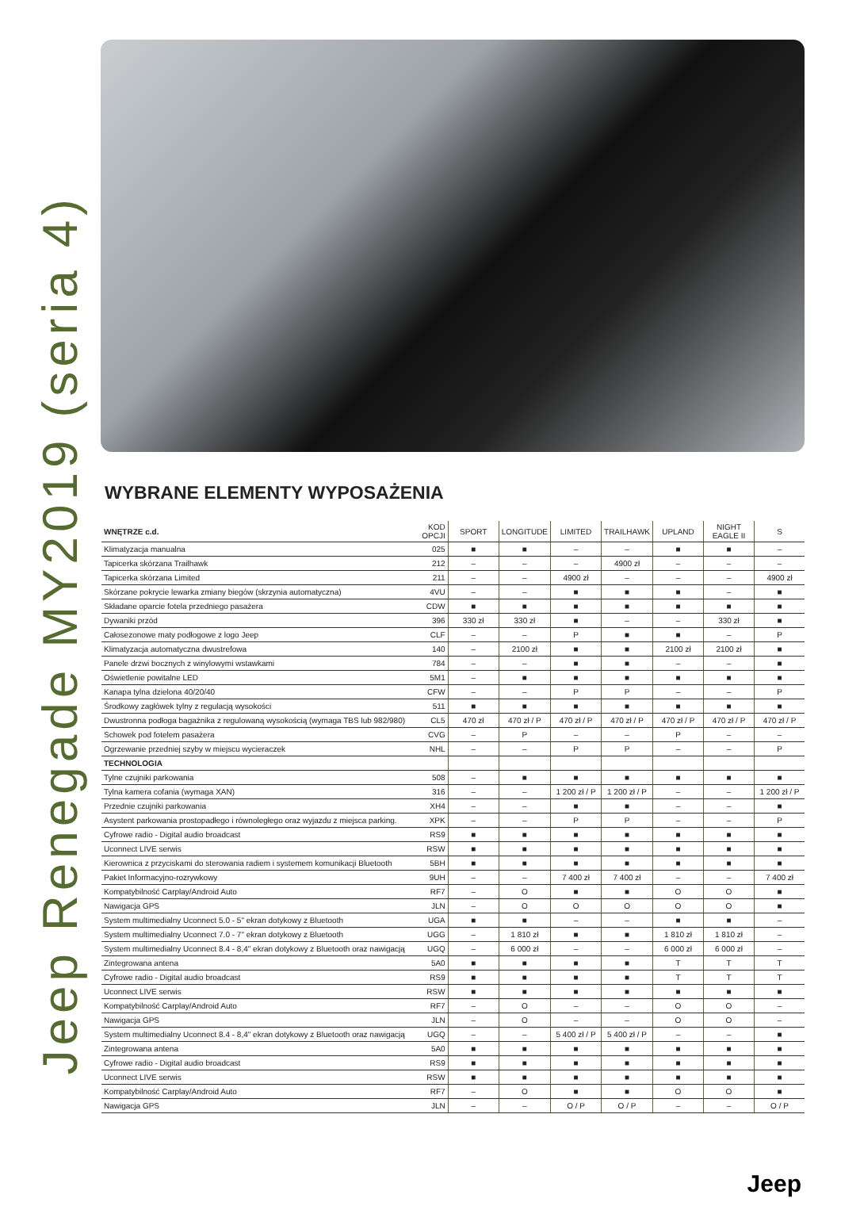Jeep Renegade MY2019 (seria 4)
WYBRANE ELEMENTY WYPOSAŻENIA
| WNĘTRZE c.d. | KOD OPCJI | SPORT | LONGITUDE | LIMITED | TRAILHAWK | UPLAND | NIGHT EAGLE II | S |
| --- | --- | --- | --- | --- | --- | --- | --- | --- |
| Klimatyzacja manualna | 025 | ■ | ■ | – | – | ■ | ■ | – |
| Tapicerka skórzana Trailhawk | 212 | – | – | – | 4900 zł | – | – | – |
| Tapicerka skórzana Limited | 211 | – | – | 4900 zł | – | – | – | 4900 zł |
| Skórzane pokrycie lewarka zmiany biegów (skrzynia automatyczna) | 4VU | – | – | ■ | ■ | ■ | – | ■ |
| Składane oparcie fotela przedniego pasażera | CDW | ■ | ■ | ■ | ■ | ■ | ■ | ■ |
| Dywaniki przód | 396 | 330 zł | 330 zł | ■ | – | – | 330 zł | ■ |
| Całosezonowe maty podłogowe z logo Jeep | CLF | – | – | P | ■ | ■ | – | P |
| Klimatyzacja automatyczna dwustrefowa | 140 | – | 2100 zł | ■ | ■ | 2100 zł | 2100 zł | ■ |
| Panele drzwi bocznych z winylowymi wstawkami | 784 | – | – | ■ | ■ | – | – | ■ |
| Oświetlenie powitalne LED | 5M1 | – | ■ | ■ | ■ | ■ | ■ | ■ |
| Kanapa tylna dzielona 40/20/40 | CFW | – | – | P | P | – | – | P |
| Środkowy zagłówek tylny z regulacją wysokości | 511 | ■ | ■ | ■ | ■ | ■ | ■ | ■ |
| Dwustronna podłoga bagażnika z regulowaną wysokością (wymaga TBS lub 982/980) | CL5 | 470 zł | 470 zł / P | 470 zł / P | 470 zł / P | 470 zł / P | 470 zł / P | 470 zł / P |
| Schowek pod fotelem pasażera | CVG | – | P | – | – | P | – | – |
| Ogrzewanie przedniej szyby w miejscu wycieraczek | NHL | – | – | P | P | – | – | P |
| TECHNOLOGIA | | | | | | | | |
| Tylne czujniki parkowania | 508 | – | ■ | ■ | ■ | ■ | ■ | ■ |
| Tylna kamera cofania (wymaga XAN) | 316 | – | – | 1 200 zł / P | 1 200 zł / P | – | – | 1 200 zł / P |
| Przednie czujniki parkowania | XH4 | – | – | ■ | ■ | – | – | ■ |
| Asystent parkowania prostopadłego i równoległego oraz wyjazdu z miejsca parking. | XPK | – | – | P | P | – | – | P |
| Cyfrowe radio - Digital audio broadcast | RS9 | ■ | ■ | ■ | ■ | ■ | ■ | ■ |
| Uconnect LIVE serwis | RSW | ■ | ■ | ■ | ■ | ■ | ■ | ■ |
| Kierownica z przyciskami do sterowania radiem i systemem komunikacji Bluetooth | 5BH | ■ | ■ | ■ | ■ | ■ | ■ | ■ |
| Pakiet Informacyjno-rozrywkowy | 9UH | – | – | 7 400 zł | 7 400 zł | – | – | 7 400 zł |
| Kompatybilność Carplay/Android Auto | RF7 | – | O | ■ | ■ | O | O | ■ |
| Nawigacja GPS | JLN | – | O | O | O | O | O | ■ |
| System multimedialny Uconnect 5.0 - 5" ekran dotykowy z Bluetooth | UGA | ■ | ■ | – | – | ■ | ■ | – |
| System multimedialny Uconnect 7.0 - 7" ekran dotykowy z Bluetooth | UGG | – | 1 810 zł | ■ | ■ | 1 810 zł | 1 810 zł | – |
| System multimedialny Uconnect 8.4 - 8,4" ekran dotykowy z Bluetooth oraz nawigacją | UGQ | – | 6 000 zł | – | – | 6 000 zł | 6 000 zł | – |
| Zintegrowana antena | 5A0 | ■ | ■ | ■ | ■ | T | T | T |
| Cyfrowe radio - Digital audio broadcast | RS9 | ■ | ■ | ■ | ■ | T | T | T |
| Uconnect LIVE serwis | RSW | ■ | ■ | ■ | ■ | ■ | ■ | ■ |
| Kompatybilność Carplay/Android Auto | RF7 | – | O | – | – | O | O | – |
| Nawigacja GPS | JLN | – | O | – | – | O | O | – |
| System multimedialny Uconnect 8.4 - 8,4" ekran dotykowy z Bluetooth oraz nawigacją | UGQ | – | – | 5 400 zł / P | 5 400 zł / P | – | – | ■ |
| Zintegrowana antena | 5A0 | ■ | ■ | ■ | ■ | ■ | ■ | ■ |
| Cyfrowe radio - Digital audio broadcast | RS9 | ■ | ■ | ■ | ■ | ■ | ■ | ■ |
| Uconnect LIVE serwis | RSW | ■ | ■ | ■ | ■ | ■ | ■ | ■ |
| Kompatybilność Carplay/Android Auto | RF7 | – | O | ■ | ■ | O | O | ■ |
| Nawigacja GPS | JLN | – | – | O / P | O / P | – | – | O / P |
Jeep